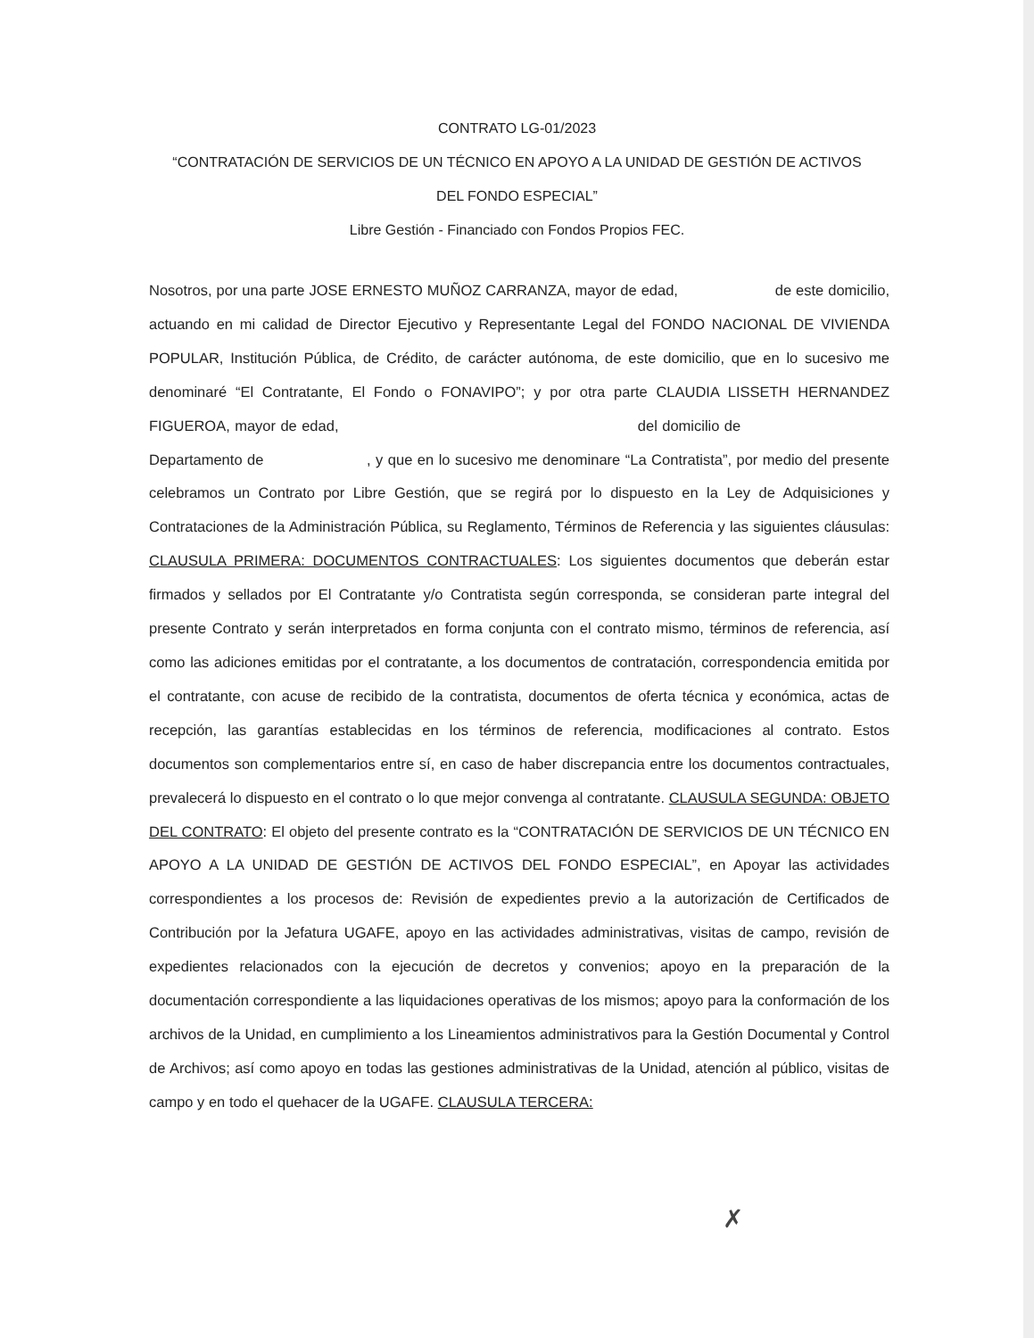CONTRATO LG-01/2023
“CONTRATACIÓN DE SERVICIOS DE UN TÉCNICO EN APOYO A LA UNIDAD DE GESTIÓN DE ACTIVOS
DEL FONDO ESPECIAL”
Libre Gestión - Financiado con Fondos Propios FEC.
Nosotros, por una parte JOSE ERNESTO MUÑOZ CARRANZA, mayor de edad, de este domicilio, actuando en mi calidad de Director Ejecutivo y Representante Legal del FONDO NACIONAL DE VIVIENDA POPULAR, Institución Pública, de Crédito, de carácter autónoma, de este domicilio, que en lo sucesivo me denominaré “El Contratante, El Fondo o FONAVIPO”; y por otra parte CLAUDIA LISSETH HERNANDEZ FIGUEROA, mayor de edad, del domicilio de Departamento de , y que en lo sucesivo me denominare “La Contratista”, por medio del presente celebramos un Contrato por Libre Gestión, que se regirá por lo dispuesto en la Ley de Adquisiciones y Contrataciones de la Administración Pública, su Reglamento, Términos de Referencia y las siguientes cláusulas: CLAUSULA PRIMERA: DOCUMENTOS CONTRACTUALES: Los siguientes documentos que deberán estar firmados y sellados por El Contratante y/o Contratista según corresponda, se consideran parte integral del presente Contrato y serán interpretados en forma conjunta con el contrato mismo, términos de referencia, así como las adiciones emitidas por el contratante, a los documentos de contratación, correspondencia emitida por el contratante, con acuse de recibido de la contratista, documentos de oferta técnica y económica, actas de recepción, las garantías establecidas en los términos de referencia, modificaciones al contrato. Estos documentos son complementarios entre sí, en caso de haber discrepancia entre los documentos contractuales, prevalecerá lo dispuesto en el contrato o lo que mejor convenga al contratante. CLAUSULA SEGUNDA: OBJETO DEL CONTRATO: El objeto del presente contrato es la “CONTRATACIÓN DE SERVICIOS DE UN TÉCNICO EN APOYO A LA UNIDAD DE GESTIÓN DE ACTIVOS DEL FONDO ESPECIAL”, en Apoyar las actividades correspondientes a los procesos de: Revisión de expedientes previo a la autorización de Certificados de Contribución por la Jefatura UGAFE, apoyo en las actividades administrativas, visitas de campo, revisión de expedientes relacionados con la ejecución de decretos y convenios; apoyo en la preparación de la documentación correspondiente a las liquidaciones operativas de los mismos; apoyo para la conformación de los archivos de la Unidad, en cumplimiento a los Lineamientos administrativos para la Gestión Documental y Control de Archivos; así como apoyo en todas las gestiones administrativas de la Unidad, atención al público, visitas de campo y en todo el quehacer de la UGAFE. CLAUSULA TERCERA:
✗